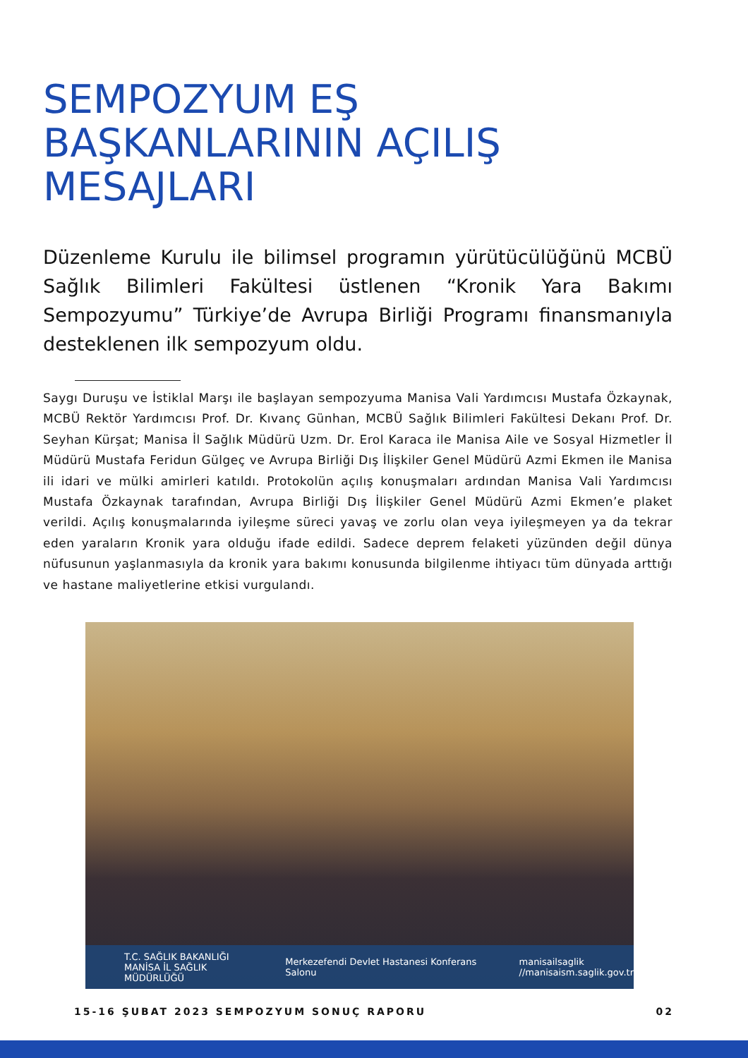SEMPOZYUM EŞ BAŞKANLARININ AÇILIŞ MESAJLARI
Düzenleme Kurulu ile bilimsel programın yürütücülüğünü MCBÜ Sağlık Bilimleri Fakültesi üstlenen “Kronik Yara Bakımı Sempozyumu” Türkiye’de Avrupa Birliği Programı finansmanıyla desteklenen ilk sempozyum oldu.
Saygı Duruşu ve İstiklal Marşı ile başlayan sempozyuma Manisa Vali Yardımcısı Mustafa Özkaynak, MCBÜ Rektör Yardımcısı Prof. Dr. Kıvanç Günhan, MCBÜ Sağlık Bilimleri Fakültesi Dekanı Prof. Dr. Seyhan Kürşat; Manisa İl Sağlık Müdürü Uzm. Dr. Erol Karaca ile Manisa Aile ve Sosyal Hizmetler İl Müdürü Mustafa Feridun Gülgeç ve Avrupa Birliği Dış İlişkiler Genel Müdürü Azmi Ekmen ile Manisa ili idari ve mülki amirleri katıldı. Protokolün açılış konuşmaları ardından Manisa Vali Yardımcısı Mustafa Özkaynak tarafından, Avrupa Birliği Dış İlişkiler Genel Müdürü Azmi Ekmen’e plaket verildi. Açılış konuşmalarında iyileşme süreci yavaş ve zorlu olan veya iyileşmeyen ya da tekrar eden yaraların Kronik yara olduğu ifade edildi. Sadece deprem felaketi yüzünden değil dünya nüfusunun yaşlanmasıyla da kronik yara bakımı konusunda bilgilenme ihtiyacı tüm dünyada arttığı ve hastane maliyetlerine etkisi vurgulandı.
T.C. SAĞLIK BAKANLIĞI
MANİSA İL SAĞLIK MÜDÜRLÜĞÜ Merkezefendi Devlet Hastanesi Konferans Salonu manisailsaglik
//manisaism.saglik.gov.tr
15-16 ŞUBAT 2023 SEMPOZYUM SONUÇ RAPORU 02